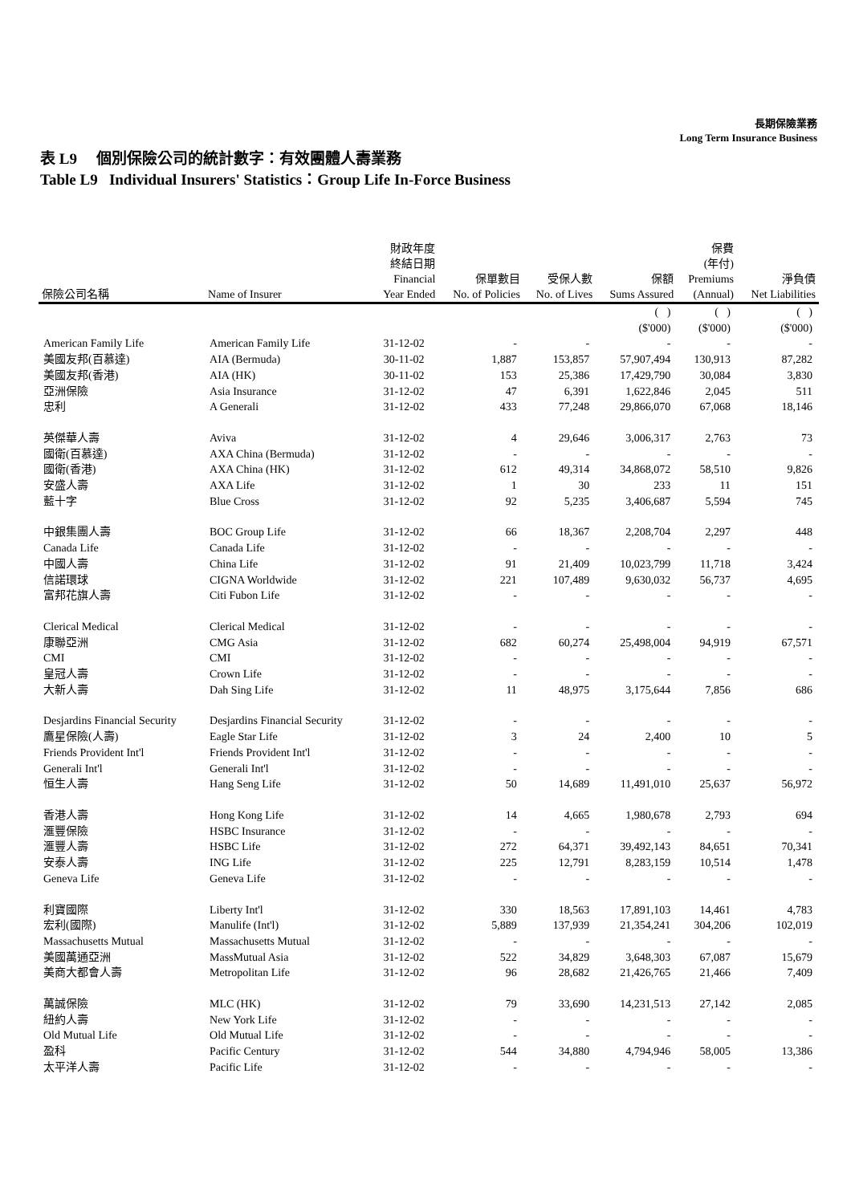長期保險業務
Long Term Insurance Business
表 L9 個別保險公司的統計數字：有效團體人壽業務
Table L9 Individual Insurers' Statistics：Group Life In-Force Business
| 保險公司名稱 | Name of Insurer | 財政年度 終結日期 Financial Year Ended | 保單數目 No. of Policies | 受保人數 No. of Lives | 保額 Sums Assured | 保費 (年付) Premiums (Annual) | 淨負債 Net Liabilities |
| --- | --- | --- | --- | --- | --- | --- | --- |
| | | | | | ( ) ($'000) | ( ) ($'000) | ( ) ($'000) |
| American Family Life | American Family Life | 31-12-02 | - | - | - | - | - |
| 美國友邦(百慕達) | AIA (Bermuda) | 30-11-02 | 1,887 | 153,857 | 57,907,494 | 130,913 | 87,282 |
| 美國友邦(香港) | AIA (HK) | 30-11-02 | 153 | 25,386 | 17,429,790 | 30,084 | 3,830 |
| 亞洲保險 | Asia Insurance | 31-12-02 | 47 | 6,391 | 1,622,846 | 2,045 | 511 |
| 忠利 | A Generali | 31-12-02 | 433 | 77,248 | 29,866,070 | 67,068 | 18,146 |
| 英傑華人壽 | Aviva | 31-12-02 | 4 | 29,646 | 3,006,317 | 2,763 | 73 |
| 國衛(百慕達) | AXA China (Bermuda) | 31-12-02 | - | - | - | - | - |
| 國衛(香港) | AXA China (HK) | 31-12-02 | 612 | 49,314 | 34,868,072 | 58,510 | 9,826 |
| 安盛人壽 | AXA Life | 31-12-02 | 1 | 30 | 233 | 11 | 151 |
| 藍十字 | Blue Cross | 31-12-02 | 92 | 5,235 | 3,406,687 | 5,594 | 745 |
| 中銀集團人壽 | BOC Group Life | 31-12-02 | 66 | 18,367 | 2,208,704 | 2,297 | 448 |
| Canada Life | Canada Life | 31-12-02 | - | - | - | - | - |
| 中國人壽 | China Life | 31-12-02 | 91 | 21,409 | 10,023,799 | 11,718 | 3,424 |
| 信諾環球 | CIGNA Worldwide | 31-12-02 | 221 | 107,489 | 9,630,032 | 56,737 | 4,695 |
| 富邦花旗人壽 | Citi Fubon Life | 31-12-02 | - | - | - | - | - |
| Clerical Medical | Clerical Medical | 31-12-02 | - | - | - | - | - |
| 康聯亞洲 | CMG Asia | 31-12-02 | 682 | 60,274 | 25,498,004 | 94,919 | 67,571 |
| CMI | CMI | 31-12-02 | - | - | - | - | - |
| 皇冠人壽 | Crown Life | 31-12-02 | - | - | - | - | - |
| 大新人壽 | Dah Sing Life | 31-12-02 | 11 | 48,975 | 3,175,644 | 7,856 | 686 |
| Desjardins Financial Security | Desjardins Financial Security | 31-12-02 | - | - | - | - | - |
| 鷹星保險(人壽) | Eagle Star Life | 31-12-02 | 3 | 24 | 2,400 | 10 | 5 |
| Friends Provident Int'l | Friends Provident Int'l | 31-12-02 | - | - | - | - | - |
| Generali Int'l | Generali Int'l | 31-12-02 | - | - | - | - | - |
| 恒生人壽 | Hang Seng Life | 31-12-02 | 50 | 14,689 | 11,491,010 | 25,637 | 56,972 |
| 香港人壽 | Hong Kong Life | 31-12-02 | 14 | 4,665 | 1,980,678 | 2,793 | 694 |
| 滙豐保險 | HSBC Insurance | 31-12-02 | - | - | - | - | - |
| 滙豐人壽 | HSBC Life | 31-12-02 | 272 | 64,371 | 39,492,143 | 84,651 | 70,341 |
| 安泰人壽 | ING Life | 31-12-02 | 225 | 12,791 | 8,283,159 | 10,514 | 1,478 |
| Geneva Life | Geneva Life | 31-12-02 | - | - | - | - | - |
| 利寶國際 | Liberty Int'l | 31-12-02 | 330 | 18,563 | 17,891,103 | 14,461 | 4,783 |
| 宏利(國際) | Manulife (Int'l) | 31-12-02 | 5,889 | 137,939 | 21,354,241 | 304,206 | 102,019 |
| Massachusetts Mutual | Massachusetts Mutual | 31-12-02 | - | - | - | - | - |
| 美國萬通亞洲 | MassMutual Asia | 31-12-02 | 522 | 34,829 | 3,648,303 | 67,087 | 15,679 |
| 美商大都會人壽 | Metropolitan Life | 31-12-02 | 96 | 28,682 | 21,426,765 | 21,466 | 7,409 |
| 萬誠保險 | MLC (HK) | 31-12-02 | 79 | 33,690 | 14,231,513 | 27,142 | 2,085 |
| 紐約人壽 | New York Life | 31-12-02 | - | - | - | - | - |
| Old Mutual Life | Old Mutual Life | 31-12-02 | - | - | - | - | - |
| 盈科 | Pacific Century | 31-12-02 | 544 | 34,880 | 4,794,946 | 58,005 | 13,386 |
| 太平洋人壽 | Pacific Life | 31-12-02 | - | - | - | - | - |